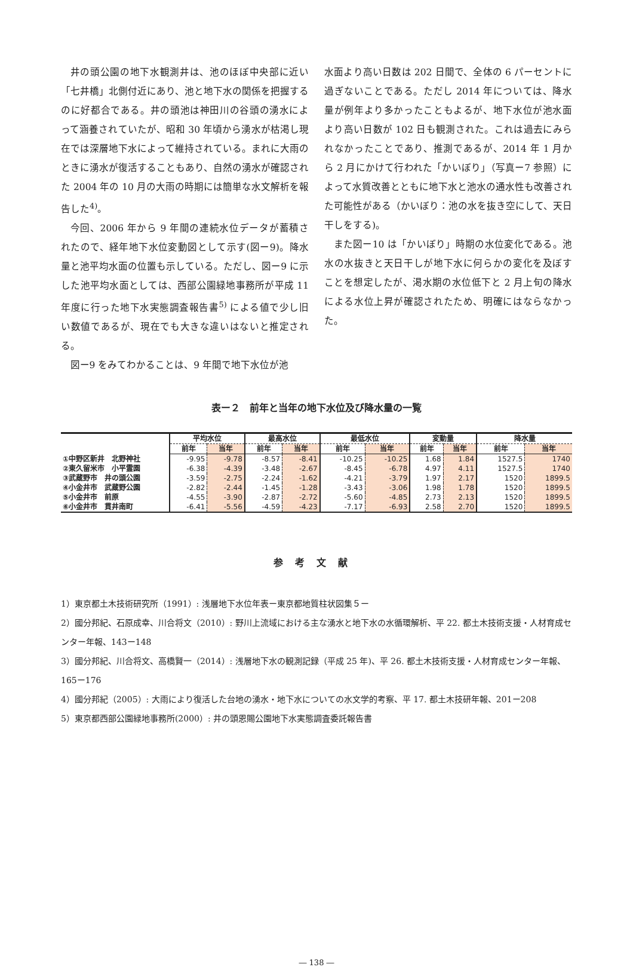井の頭公園の地下水観測井は、池のほぼ中央部に近い「七井橋」北側付近にあり、池と地下水の関係を把握するのに好都合である。井の頭池は神田川の谷頭の湧水によって涵養されていたが、昭和 30 年頃から湧水が枯渇し現在では深層地下水によって維持されている。まれに大雨のときに湧水が復活することもあり、自然の湧水が確認された 2004 年の 10 月の大雨の時期には簡単な水文解析を報告した<sup>4)</sup>。
今回、2006 年から 9 年間の連続水位データが蓄積されたので、経年地下水位変動図として示す(図ー9)。降水量と池平均水面の位置も示している。ただし、図ー9 に示した池平均水面としては、西部公園緑地事務所が平成 11 年度に行った地下水実態調査報告書<sup>5)</sup> による値で少し旧い数値であるが、現在でも大きな違いはないと推定される。
図ー9 をみてわかることは、9 年間で地下水位が池
水面より高い日数は 202 日間で、全体の 6 パーセントに過ぎないことである。ただし 2014 年については、降水量が例年より多かったこともよるが、地下水位が池水面より高い日数が 102 日も観測された。これは過去にみられなかったことであり、推測であるが、2014 年 1 月から 2 月にかけて行われた「かいぼり」（写真ー7 参照）によって水質改善とともに地下水と池水の通水性も改善された可能性がある（かいぼり：池の水を抜き空にして、天日干しをする)。
また図ー10 は「かいぼり」時期の水位変化である。池水の水抜きと天日干しが地下水に何らかの変化を及ぼすことを想定したが、渇水期の水位低下と 2 月上旬の降水による水位上昇が確認されたため、明確にはならなかった。
表ー２　前年と当年の地下水位及び降水量の一覧
| | 平均水位 | | 最高水位 | | 最低水位 | | 変動量 | | 降水量 | |
| --- | --- | --- | --- | --- | --- | --- | --- | --- | --- | --- |
| | 前年 | 当年 | 前年 | 当年 | 前年 | 当年 | 前年 | 当年 | 前年 | 当年 |
| ①中野区新井 北野神社 | -9.95 | -9.78 | -8.57 | -8.41 | -10.25 | -10.25 | 1.68 | 1.84 | 1527.5 | 1740 |
| ②東久留米市 小平霊園 | -6.38 | -4.39 | -3.48 | -2.67 | -8.45 | -6.78 | 4.97 | 4.11 | 1527.5 | 1740 |
| ③武蔵野市 井の頭公園 | -3.59 | -2.75 | -2.24 | -1.62 | -4.21 | -3.79 | 1.97 | 2.17 | 1520 | 1899.5 |
| ④小金井市 武蔵野公園 | -2.82 | -2.44 | -1.45 | -1.28 | -3.43 | -3.06 | 1.98 | 1.78 | 1520 | 1899.5 |
| ⑤小金井市 前原 | -4.55 | -3.90 | -2.87 | -2.72 | -5.60 | -4.85 | 2.73 | 2.13 | 1520 | 1899.5 |
| ⑥小金井市 貫井南町 | -6.41 | -5.56 | -4.59 | -4.23 | -7.17 | -6.93 | 2.58 | 2.70 | 1520 | 1899.5 |
参考文献
1）東京都土木技術研究所（1991）: 浅層地下水位年表ー東京都地質柱状図集５ー
2）國分邦紀、石原成幸、川合将文（2010）: 野川上流域における主な湧水と地下水の水循環解析、平 22. 都土木技術支援・人材育成センター年報、143ー148
3）國分邦紀、川合将文、高橋賢一（2014）: 浅層地下水の観測記録（平成 25 年)、平 26. 都土木技術支援・人材育成センター年報、165ー176
4）國分邦紀（2005）: 大雨により復活した台地の湧水・地下水についての水文学的考察、平 17. 都土木技研年報、201ー208
5）東京都西部公園緑地事務所(2000）: 井の頭恩賜公園地下水実態調査委託報告書
― 138 ―